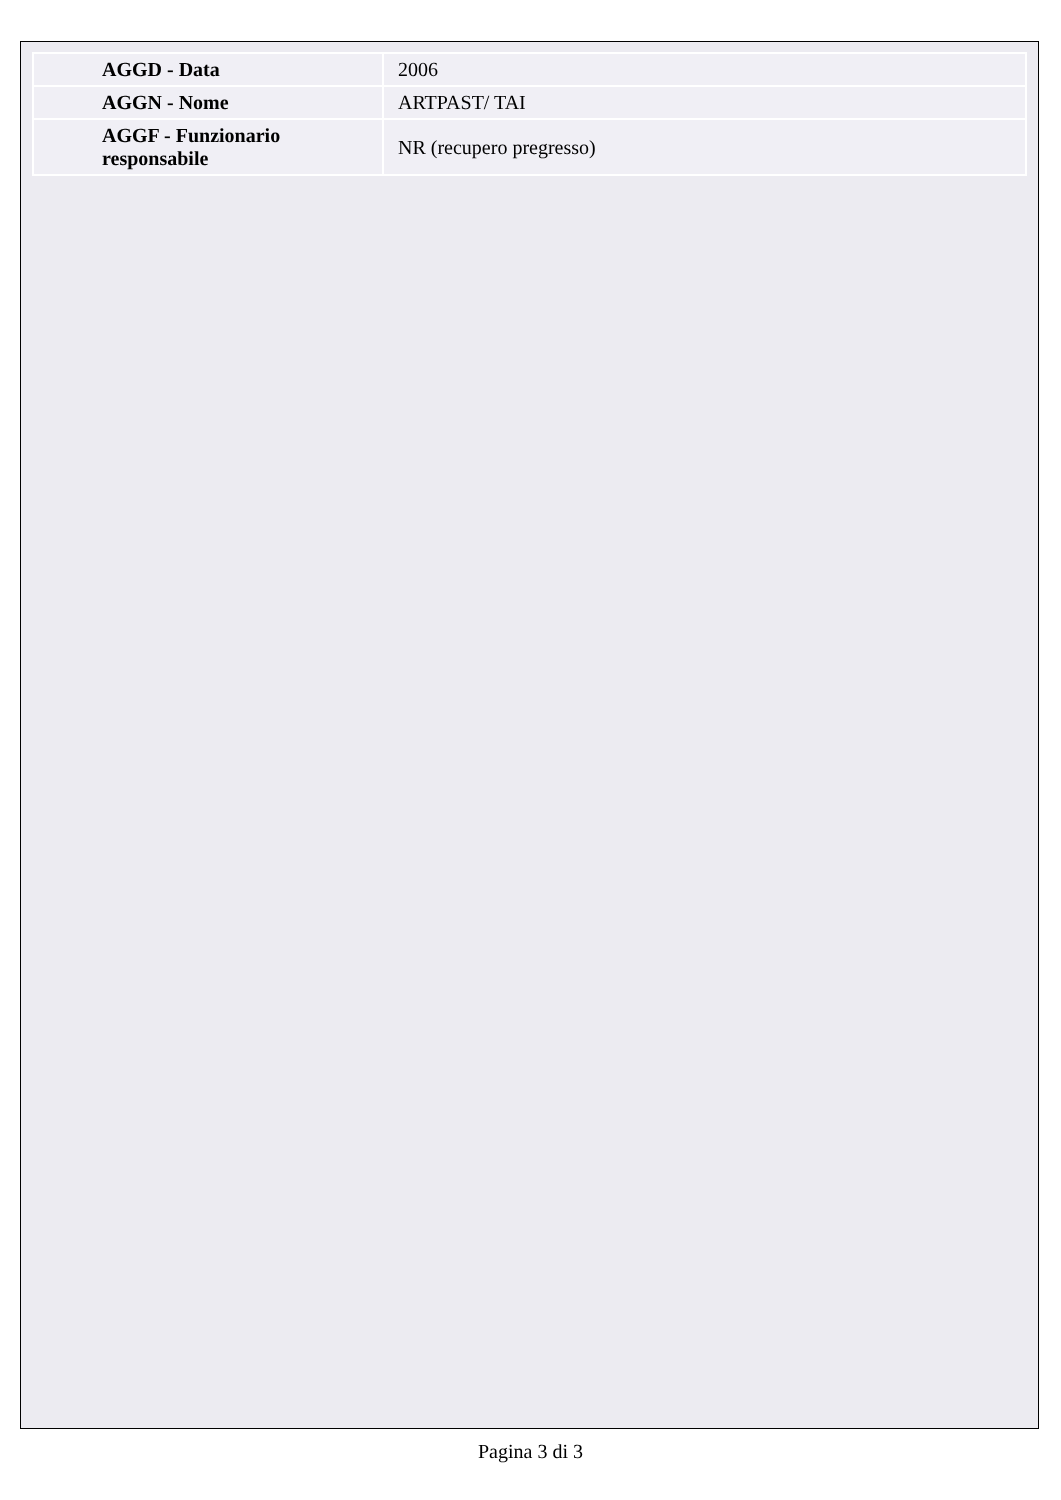| AGGD - Data | 2006 |
| AGGN - Nome | ARTPAST/ TAI |
| AGGF - Funzionario responsabile | NR (recupero pregresso) |
Pagina 3 di 3